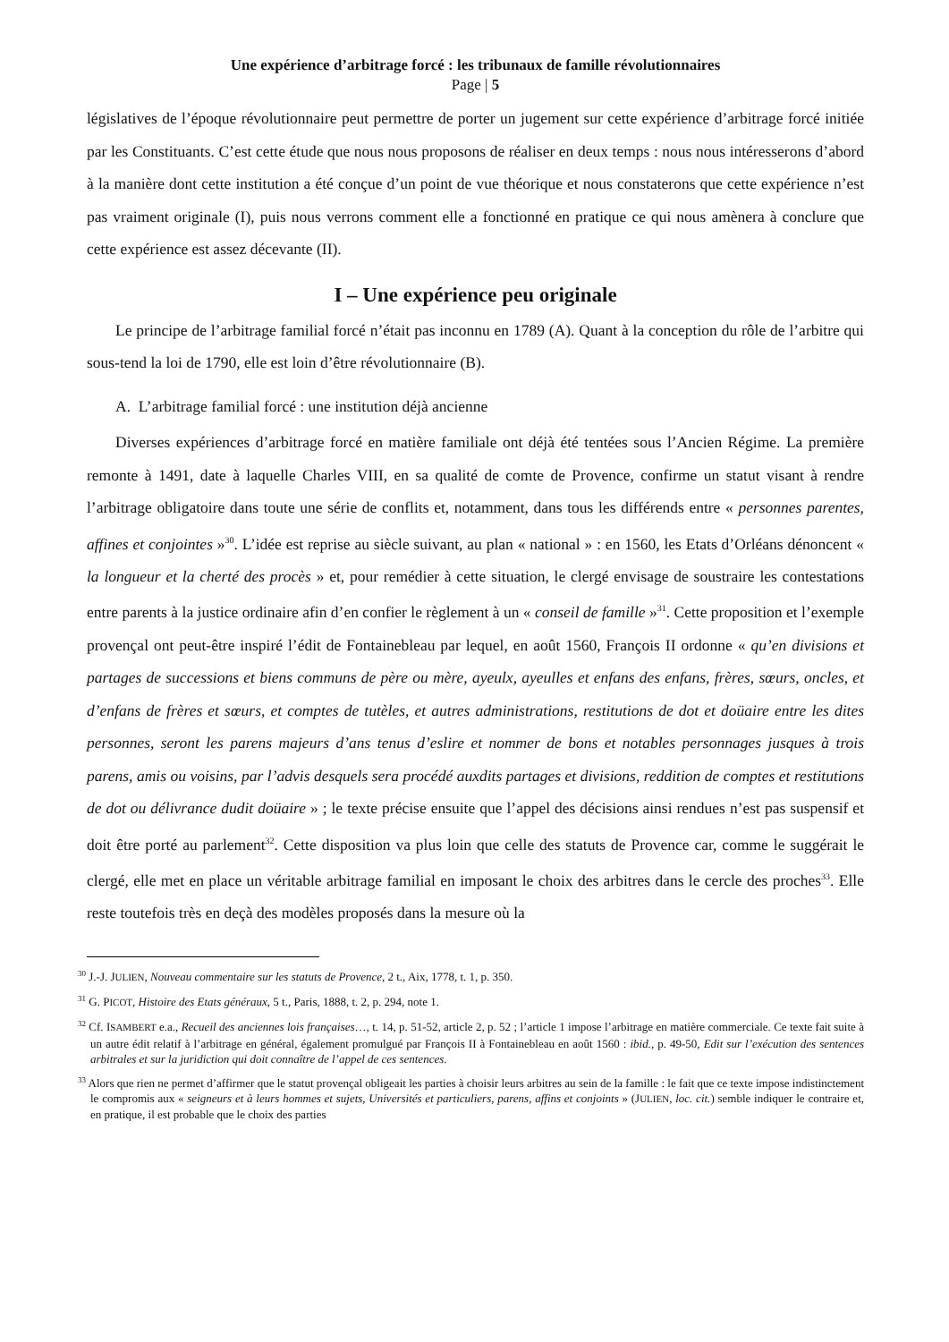Une expérience d’arbitrage forcé : les tribunaux de famille révolutionnaires
Page | 5
législatives de l’époque révolutionnaire peut permettre de porter un jugement sur cette expérience d’arbitrage forcé initiée par les Constituants. C’est cette étude que nous nous proposons de réaliser en deux temps : nous nous intéresserons d’abord à la manière dont cette institution a été conçue d’un point de vue théorique et nous constaterons que cette expérience n’est pas vraiment originale (I), puis nous verrons comment elle a fonctionné en pratique ce qui nous amènera à conclure que cette expérience est assez décevante (II).
I – Une expérience peu originale
Le principe de l’arbitrage familial forcé n’était pas inconnu en 1789 (A). Quant à la conception du rôle de l’arbitre qui sous-tend la loi de 1790, elle est loin d’être révolutionnaire (B).
A. L’arbitrage familial forcé : une institution déjà ancienne
Diverses expériences d’arbitrage forcé en matière familiale ont déjà été tentées sous l’Ancien Régime. La première remonte à 1491, date à laquelle Charles VIII, en sa qualité de comte de Provence, confirme un statut visant à rendre l’arbitrage obligatoire dans toute une série de conflits et, notamment, dans tous les différends entre « personnes parentes, affines et conjointes »<sup>30</sup>. L’idée est reprise au siècle suivant, au plan « national » : en 1560, les Etats d’Orléans dénoncent « la longueur et la cherté des procès » et, pour remédier à cette situation, le clergé envisage de soustraire les contestations entre parents à la justice ordinaire afin d’en confier le règlement à un « conseil de famille »<sup>31</sup>. Cette proposition et l’exemple provençal ont peut-être inspiré l’édit de Fontainebleau par lequel, en août 1560, François II ordonne « qu’en divisions et partages de successions et biens communs de père ou mère, ayeulx, ayeulles et enfans des enfans, frères, sœurs, oncles, et d’enfans de frères et sœurs, et comptes de tutèles, et autres administrations, restitutions de dot et doüaire entre les dites personnes, seront les parens majeurs d’ans tenus d’eslire et nommer de bons et notables personnages jusques à trois parens, amis ou voisins, par l’advis desquels sera procédé auxdits partages et divisions, reddition de comptes et restitutions de dot ou délivrance dudit doüaire » ; le texte précise ensuite que l’appel des décisions ainsi rendues n’est pas suspensif et doit être porté au parlement<sup>32</sup>. Cette disposition va plus loin que celle des statuts de Provence car, comme le suggérait le clergé, elle met en place un véritable arbitrage familial en imposant le choix des arbitres dans le cercle des proches<sup>33</sup>. Elle reste toutefois très en deçà des modèles proposés dans la mesure où la
<sup>30</sup> J.-J. JULIEN, Nouveau commentaire sur les statuts de Provence, 2 t., Aix, 1778, t. 1, p. 350.
<sup>31</sup> G. PICOT, Histoire des Etats généraux, 5 t., Paris, 1888, t. 2, p. 294, note 1.
<sup>32</sup> Cf. ISAMBERT e.a., Recueil des anciennes lois françaises…, t. 14, p. 51-52, article 2, p. 52 ; l’article 1 impose l’arbitrage en matière commerciale. Ce texte fait suite à un autre édit relatif à l’arbitrage en général, également promulgué par François II à Fontainebleau en août 1560 : ibid., p. 49-50, Edit sur l’exécution des sentences arbitrales et sur la juridiction qui doit connaître de l’appel de ces sentences.
<sup>33</sup> Alors que rien ne permet d’affirmer que le statut provençal obligeait les parties à choisir leurs arbitres au sein de la famille : le fait que ce texte impose indistinctement le compromis aux « seigneurs et à leurs hommes et sujets, Universités et particuliers, parens, affins et conjoints » (JULIEN, loc. cit.) semble indiquer le contraire et, en pratique, il est probable que le choix des parties